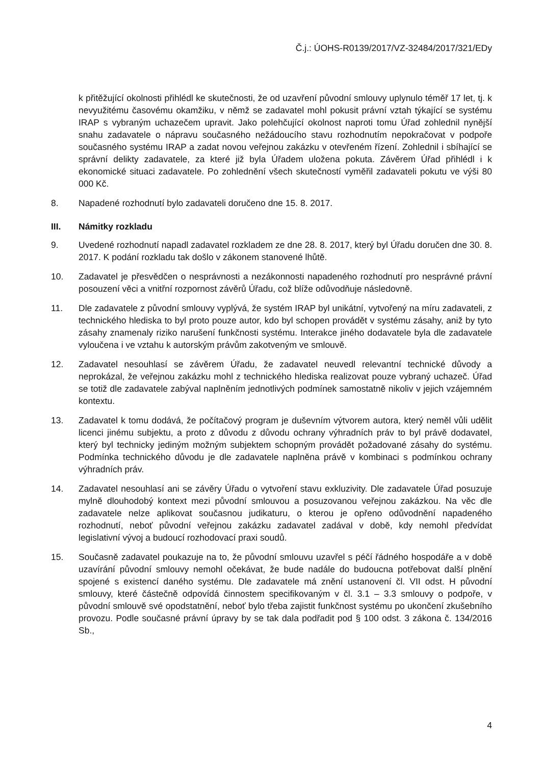Č.j.: ÚOHS-R0139/2017/VZ-32484/2017/321/EDy
k přitěžující okolnosti přihlédl ke skutečnosti, že od uzavření původní smlouvy uplynulo téměř 17 let, tj. k nevyužitému časovému okamžiku, v němž se zadavatel mohl pokusit právní vztah týkající se systému IRAP s vybraným uchazečem upravit. Jako polehčující okolnost naproti tomu Úřad zohlednil nynější snahu zadavatele o nápravu současného nežádoucího stavu rozhodnutím nepokračovat v podpoře současného systému IRAP a zadat novou veřejnou zakázku v otevřeném řízení. Zohlednil i sbíhající se správní delikty zadavatele, za které již byla Úřadem uložena pokuta. Závěrem Úřad přihlédl i k ekonomické situaci zadavatele. Po zohlednění všech skutečností vyměřil zadavateli pokutu ve výši 80 000 Kč.
8. Napadené rozhodnutí bylo zadavateli doručeno dne 15. 8. 2017.
III. Námitky rozkladu
9. Uvedené rozhodnutí napadl zadavatel rozkladem ze dne 28. 8. 2017, který byl Úřadu doručen dne 30. 8. 2017. K podání rozkladu tak došlo v zákonem stanovené lhůtě.
10. Zadavatel je přesvědčen o nesprávnosti a nezákonnosti napadeného rozhodnutí pro nesprávné právní posouzení věci a vnitřní rozpornost závěrů Úřadu, což blíže odůvodňuje následovně.
11. Dle zadavatele z původní smlouvy vyplývá, že systém IRAP byl unikátní, vytvořený na míru zadavateli, z technického hlediska to byl proto pouze autor, kdo byl schopen provádět v systému zásahy, aniž by tyto zásahy znamenaly riziko narušení funkčnosti systému. Interakce jiného dodavatele byla dle zadavatele vyloučena i ve vztahu k autorským právům zakotveným ve smlouvě.
12. Zadavatel nesouhlasí se závěrem Úřadu, že zadavatel neuvedl relevantní technické důvody a neprokázal, že veřejnou zakázku mohl z technického hlediska realizovat pouze vybraný uchazeč. Úřad se totiž dle zadavatele zabýval naplněním jednotlivých podmínek samostatně nikoliv v jejich vzájemném kontextu.
13. Zadavatel k tomu dodává, že počítačový program je duševním výtvorem autora, který neměl vůli udělit licenci jinému subjektu, a proto z důvodu z důvodu ochrany výhradních práv to byl právě dodavatel, který byl technicky jediným možným subjektem schopným provádět požadované zásahy do systému. Podmínka technického důvodu je dle zadavatele naplněna právě v kombinaci s podmínkou ochrany výhradních práv.
14. Zadavatel nesouhlasí ani se závěry Úřadu o vytvoření stavu exkluzivity. Dle zadavatele Úřad posuzuje mylně dlouhodobý kontext mezi původní smlouvou a posuzovanou veřejnou zakázkou. Na věc dle zadavatele nelze aplikovat současnou judikaturu, o kterou je opřeno odůvodnění napadeného rozhodnutí, neboť původní veřejnou zakázku zadavatel zadával v době, kdy nemohl předvídat legislativní vývoj a budoucí rozhodovací praxi soudů.
15. Současně zadavatel poukazuje na to, že původní smlouvu uzavřel s péčí řádného hospodáře a v době uzavírání původní smlouvy nemohl očekávat, že bude nadále do budoucna potřebovat další plnění spojené s existencí daného systému. Dle zadavatele má znění ustanovení čl. VII odst. H původní smlouvy, které částečně odpovídá činnostem specifikovaným v čl. 3.1 – 3.3 smlouvy o podpoře, v původní smlouvě své opodstatnění, neboť bylo třeba zajistit funkčnost systému po ukončení zkušebního provozu. Podle současné právní úpravy by se tak dala podřadit pod § 100 odst. 3 zákona č. 134/2016 Sb.,
4